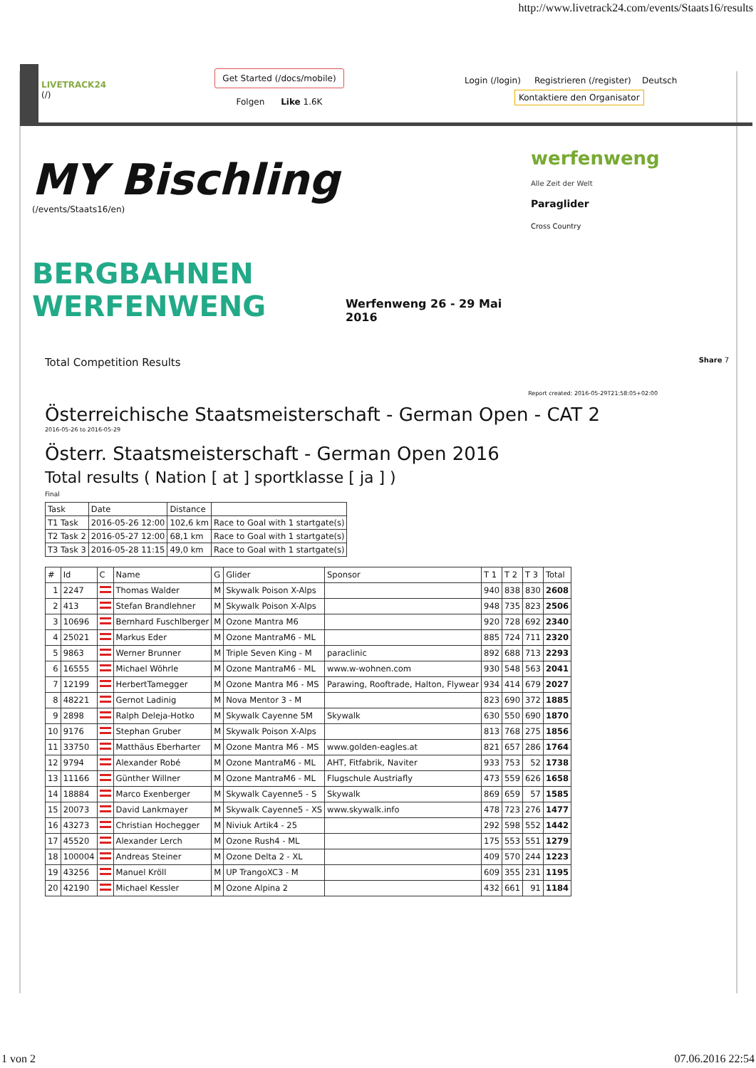http://www.livetrack24.com/events/Staats16/results
LIVETRACK24
(/)
Get Started (/docs/mobile)
Folgen Like 1.6K
Login (/login) Registrieren (/register) Deutsch
Kontaktiere den Organisator
MY Bischling
(/events/Staats16/en)
BERGBAHNEN WERFENWENG
Werfenweng 26 - 29 Mai 2016
werfenweng
Alle Zeit der Welt
Paraglider
Cross Country
Total Competition Results Share 7
Report created: 2016-05-29T21:58:05+02:00
Österreichische Staatsmeisterschaft - German Open - CAT 2
2016-05-26 to 2016-05-29
Österr. Staatsmeisterschaft - German Open 2016
Total results ( Nation [ at ] sportklasse [ ja ] )
Final
| Task | Date | Distance | |
| --- | --- | --- | --- |
| T1 Task | 2016-05-26 12:00 | 102,6 km | Race to Goal with 1 startgate(s) |
| T2 Task 2 | 2016-05-27 12:00 | 68,1 km | Race to Goal with 1 startgate(s) |
| T3 Task 3 | 2016-05-28 11:15 | 49,0 km | Race to Goal with 1 startgate(s) |
| # | Id | C | Name | G | Glider | Sponsor | T 1 | T 2 | T 3 | Total |
| --- | --- | --- | --- | --- | --- | --- | --- | --- | --- | --- |
| 1 | 2247 | | Thomas Walder | M | Skywalk Poison X-Alps | | 940 | 838 | 830 | 2608 |
| 2 | 413 | | Stefan Brandlehner | M | Skywalk Poison X-Alps | | 948 | 735 | 823 | 2506 |
| 3 | 10696 | | Bernhard Fuschlberger | M | Ozone Mantra M6 | | 920 | 728 | 692 | 2340 |
| 4 | 25021 | | Markus Eder | M | Ozone MantraM6 - ML | | 885 | 724 | 711 | 2320 |
| 5 | 9863 | | Werner Brunner | M | Triple Seven King - M | paraclinic | 892 | 688 | 713 | 2293 |
| 6 | 16555 | | Michael Wöhrle | M | Ozone MantraM6 - ML | www.w-wohnen.com | 930 | 548 | 563 | 2041 |
| 7 | 12199 | | HerbertTamegger | M | Ozone Mantra M6 - MS | Parawing, Rooftrade, Halton, Flywear | 934 | 414 | 679 | 2027 |
| 8 | 48221 | | Gernot Ladinig | M | Nova Mentor 3 - M | | 823 | 690 | 372 | 1885 |
| 9 | 2898 | | Ralph Deleja-Hotko | M | Skywalk Cayenne 5M | Skywalk | 630 | 550 | 690 | 1870 |
| 10 | 9176 | | Stephan Gruber | M | Skywalk Poison X-Alps | | 813 | 768 | 275 | 1856 |
| 11 | 33750 | | Matthäus Eberharter | M | Ozone Mantra M6 - MS | www.golden-eagles.at | 821 | 657 | 286 | 1764 |
| 12 | 9794 | | Alexander Robé | M | Ozone MantraM6 - ML | AHT, Fitfabrik, Naviter | 933 | 753 | 52 | 1738 |
| 13 | 11166 | | Günther Willner | M | Ozone MantraM6 - ML | Flugschule Austriafly | 473 | 559 | 626 | 1658 |
| 14 | 18884 | | Marco Exenberger | M | Skywalk Cayenne5 - S | Skywalk | 869 | 659 | 57 | 1585 |
| 15 | 20073 | | David Lankmayer | M | Skywalk Cayenne5 - XS | www.skywalk.info | 478 | 723 | 276 | 1477 |
| 16 | 43273 | | Christian Hochegger | M | Niviuk Artik4 - 25 | | 292 | 598 | 552 | 1442 |
| 17 | 45520 | | Alexander Lerch | M | Ozone Rush4 - ML | | 175 | 553 | 551 | 1279 |
| 18 | 100004 | | Andreas Steiner | M | Ozone Delta 2 - XL | | 409 | 570 | 244 | 1223 |
| 19 | 43256 | | Manuel Kröll | M | UP TrangoXC3 - M | | 609 | 355 | 231 | 1195 |
| 20 | 42190 | | Michael Kessler | M | Ozone Alpina 2 | | 432 | 661 | 91 | 1184 |
1 von 2 07.06.2016 22:54